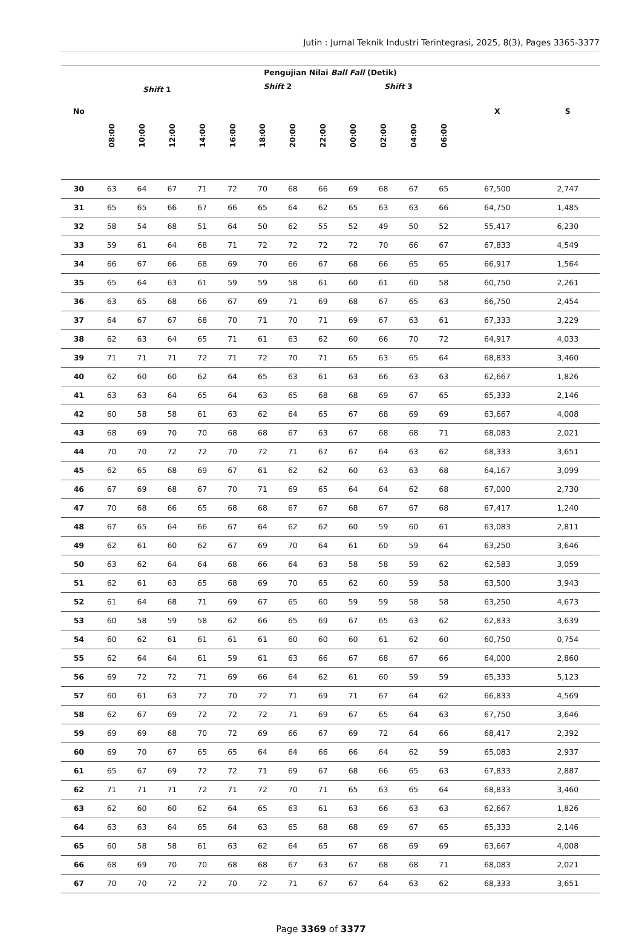Jutin : Jurnal Teknik Industri Terintegrasi, 2025, 8(3), Pages 3365-3377
| Pengujian Nilai Ball Fall (Detik) | | | | | | | | | | | | | | |
| --- | --- | --- | --- | --- | --- | --- | --- | --- | --- | --- | --- | --- | --- | --- |
| | Shift 1 | | | | Shift 2 | | | | Shift 3 | | | | | |
| No | 08:00 | 10:00 | 12:00 | 14:00 | 16:00 | 18:00 | 20:00 | 22:00 | 00:00 | 02:00 | 04:00 | 06:00 | X | S |
| 30 | 63 | 64 | 67 | 71 | 72 | 70 | 68 | 66 | 69 | 68 | 67 | 65 | 67,500 | 2,747 |
| 31 | 65 | 65 | 66 | 67 | 66 | 65 | 64 | 62 | 65 | 63 | 63 | 66 | 64,750 | 1,485 |
| 32 | 58 | 54 | 68 | 51 | 64 | 50 | 62 | 55 | 52 | 49 | 50 | 52 | 55,417 | 6,230 |
| 33 | 59 | 61 | 64 | 68 | 71 | 72 | 72 | 72 | 72 | 70 | 66 | 67 | 67,833 | 4,549 |
| 34 | 66 | 67 | 66 | 68 | 69 | 70 | 66 | 67 | 68 | 66 | 65 | 65 | 66,917 | 1,564 |
| 35 | 65 | 64 | 63 | 61 | 59 | 59 | 58 | 61 | 60 | 61 | 60 | 58 | 60,750 | 2,261 |
| 36 | 63 | 65 | 68 | 66 | 67 | 69 | 71 | 69 | 68 | 67 | 65 | 63 | 66,750 | 2,454 |
| 37 | 64 | 67 | 67 | 68 | 70 | 71 | 70 | 71 | 69 | 67 | 63 | 61 | 67,333 | 3,229 |
| 38 | 62 | 63 | 64 | 65 | 71 | 61 | 63 | 62 | 60 | 66 | 70 | 72 | 64,917 | 4,033 |
| 39 | 71 | 71 | 71 | 72 | 71 | 72 | 70 | 71 | 65 | 63 | 65 | 64 | 68,833 | 3,460 |
| 40 | 62 | 60 | 60 | 62 | 64 | 65 | 63 | 61 | 63 | 66 | 63 | 63 | 62,667 | 1,826 |
| 41 | 63 | 63 | 64 | 65 | 64 | 63 | 65 | 68 | 68 | 69 | 67 | 65 | 65,333 | 2,146 |
| 42 | 60 | 58 | 58 | 61 | 63 | 62 | 64 | 65 | 67 | 68 | 69 | 69 | 63,667 | 4,008 |
| 43 | 68 | 69 | 70 | 70 | 68 | 68 | 67 | 63 | 67 | 68 | 68 | 71 | 68,083 | 2,021 |
| 44 | 70 | 70 | 72 | 72 | 70 | 72 | 71 | 67 | 67 | 64 | 63 | 62 | 68,333 | 3,651 |
| 45 | 62 | 65 | 68 | 69 | 67 | 61 | 62 | 62 | 60 | 63 | 63 | 68 | 64,167 | 3,099 |
| 46 | 67 | 69 | 68 | 67 | 70 | 71 | 69 | 65 | 64 | 64 | 62 | 68 | 67,000 | 2,730 |
| 47 | 70 | 68 | 66 | 65 | 68 | 68 | 67 | 67 | 68 | 67 | 67 | 68 | 67,417 | 1,240 |
| 48 | 67 | 65 | 64 | 66 | 67 | 64 | 62 | 62 | 60 | 59 | 60 | 61 | 63,083 | 2,811 |
| 49 | 62 | 61 | 60 | 62 | 67 | 69 | 70 | 64 | 61 | 60 | 59 | 64 | 63,250 | 3,646 |
| 50 | 63 | 62 | 64 | 64 | 68 | 66 | 64 | 63 | 58 | 58 | 59 | 62 | 62,583 | 3,059 |
| 51 | 62 | 61 | 63 | 65 | 68 | 69 | 70 | 65 | 62 | 60 | 59 | 58 | 63,500 | 3,943 |
| 52 | 61 | 64 | 68 | 71 | 69 | 67 | 65 | 60 | 59 | 59 | 58 | 58 | 63,250 | 4,673 |
| 53 | 60 | 58 | 59 | 58 | 62 | 66 | 65 | 69 | 67 | 65 | 63 | 62 | 62,833 | 3,639 |
| 54 | 60 | 62 | 61 | 61 | 61 | 61 | 60 | 60 | 60 | 61 | 62 | 60 | 60,750 | 0,754 |
| 55 | 62 | 64 | 64 | 61 | 59 | 61 | 63 | 66 | 67 | 68 | 67 | 66 | 64,000 | 2,860 |
| 56 | 69 | 72 | 72 | 71 | 69 | 66 | 64 | 62 | 61 | 60 | 59 | 59 | 65,333 | 5,123 |
| 57 | 60 | 61 | 63 | 72 | 70 | 72 | 71 | 69 | 71 | 67 | 64 | 62 | 66,833 | 4,569 |
| 58 | 62 | 67 | 69 | 72 | 72 | 72 | 71 | 69 | 67 | 65 | 64 | 63 | 67,750 | 3,646 |
| 59 | 69 | 69 | 68 | 70 | 72 | 69 | 66 | 67 | 69 | 72 | 64 | 66 | 68,417 | 2,392 |
| 60 | 69 | 70 | 67 | 65 | 65 | 64 | 64 | 66 | 66 | 64 | 62 | 59 | 65,083 | 2,937 |
| 61 | 65 | 67 | 69 | 72 | 72 | 71 | 69 | 67 | 68 | 66 | 65 | 63 | 67,833 | 2,887 |
| 62 | 71 | 71 | 71 | 72 | 71 | 72 | 70 | 71 | 65 | 63 | 65 | 64 | 68,833 | 3,460 |
| 63 | 62 | 60 | 60 | 62 | 64 | 65 | 63 | 61 | 63 | 66 | 63 | 63 | 62,667 | 1,826 |
| 64 | 63 | 63 | 64 | 65 | 64 | 63 | 65 | 68 | 68 | 69 | 67 | 65 | 65,333 | 2,146 |
| 65 | 60 | 58 | 58 | 61 | 63 | 62 | 64 | 65 | 67 | 68 | 69 | 69 | 63,667 | 4,008 |
| 66 | 68 | 69 | 70 | 70 | 68 | 68 | 67 | 63 | 67 | 68 | 68 | 71 | 68,083 | 2,021 |
| 67 | 70 | 70 | 72 | 72 | 70 | 72 | 71 | 67 | 67 | 64 | 63 | 62 | 68,333 | 3,651 |
Page 3369 of 3377